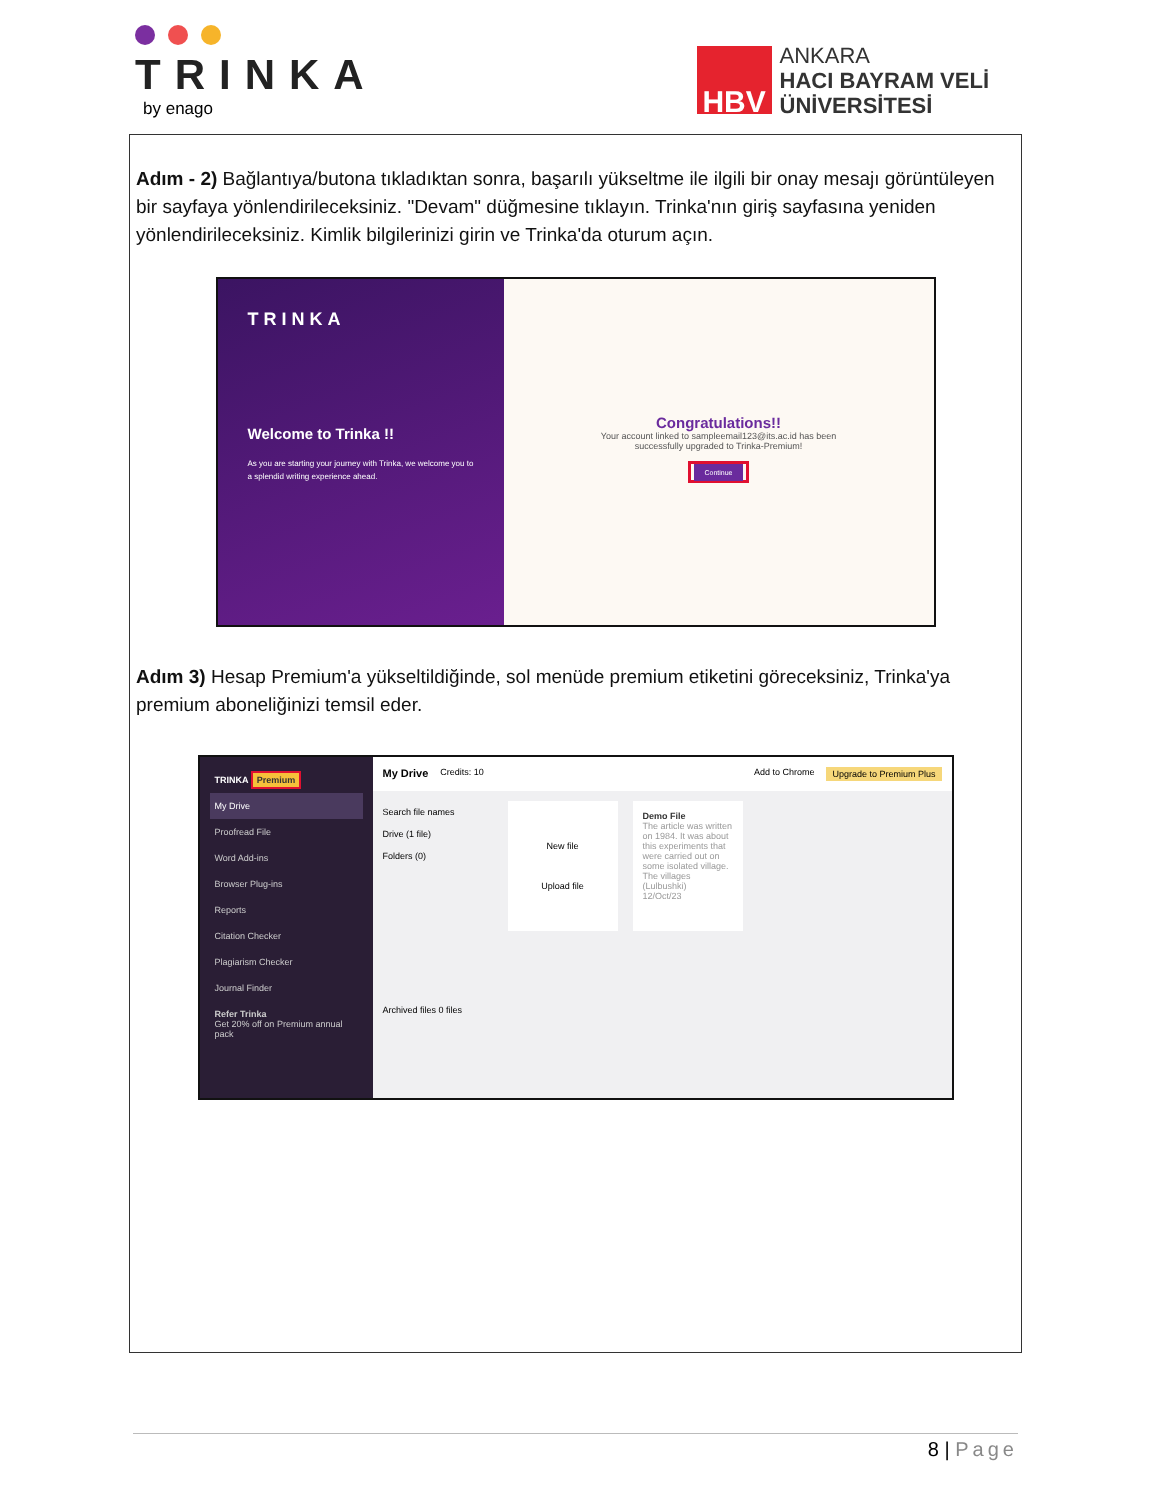TRINKA
by enago
HBV
ANKARA
HACI BAYRAM VELİ
ÜNİVERSİTESİ
Adım - 2) Bağlantıya/butona tıkladıktan sonra, başarılı yükseltme ile ilgili bir onay mesajı görüntüleyen bir sayfaya yönlendirileceksiniz. "Devam" düğmesine tıklayın. Trinka'nın giriş sayfasına yeniden yönlendirileceksiniz. Kimlik bilgilerinizi girin ve Trinka'da oturum açın.
TRINKA
Welcome to Trinka !!
As you are starting your journey with Trinka, we welcome you to a splendid writing experience ahead.
Congratulations!!
Your account linked to sampleemail123@its.ac.id has been
successfully upgraded to Trinka-Premium!
Continue
Adım 3) Hesap Premium'a yükseltildiğinde, sol menüde premium etiketini göreceksiniz, Trinka'ya premium aboneliğinizi temsil eder.
TRINKA Premium
My Drive
Proofread File
Word Add-ins
Browser Plug-ins
Reports
Citation Checker
Plagiarism Checker
Journal Finder
Refer Trinka
Get 20% off on Premium annual pack
My Drive Credits: 10 Add to Chrome Upgrade to Premium Plus
Search file names
Drive (1 file)
Folders (0)
Archived files 0 files
New file
Upload file
Demo File
The article was written on 1984. It was about this experiments that were carried out on some isolated village. The villages (Lulbushki)
12/Oct/23
8 | Page